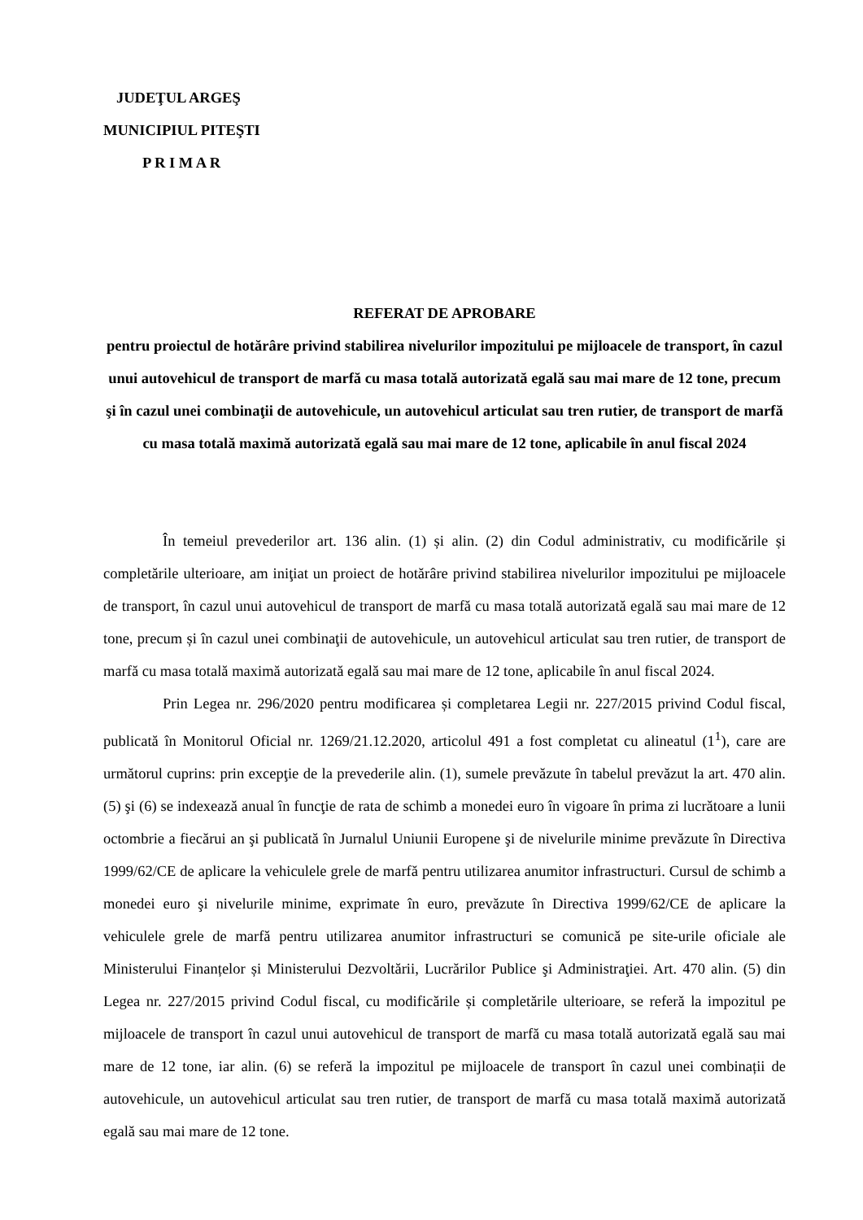JUDEŢUL ARGEŞ
MUNICIPIUL PITEŞTI
P R I M A R
REFERAT DE APROBARE
pentru proiectul de hotărâre privind stabilirea nivelurilor impozitului pe mijloacele de transport, în cazul unui autovehicul de transport de marfă cu masa totală autorizată egală sau mai mare de 12 tone, precum şi în cazul unei combinaţii de autovehicule, un autovehicul articulat sau tren rutier, de transport de marfă cu masa totală maximă autorizată egală sau mai mare de 12 tone, aplicabile în anul fiscal 2024
În temeiul prevederilor art. 136 alin. (1) și alin. (2) din Codul administrativ, cu modificările și completările ulterioare, am iniţiat un proiect de hotărâre privind stabilirea nivelurilor impozitului pe mijloacele de transport, în cazul unui autovehicul de transport de marfă cu masa totală autorizată egală sau mai mare de 12 tone, precum și în cazul unei combinaţii de autovehicule, un autovehicul articulat sau tren rutier, de transport de marfă cu masa totală maximă autorizată egală sau mai mare de 12 tone, aplicabile în anul fiscal 2024.
Prin Legea nr. 296/2020 pentru modificarea și completarea Legii nr. 227/2015 privind Codul fiscal, publicată în Monitorul Oficial nr. 1269/21.12.2020, articolul 491 a fost completat cu alineatul (1<sup>1</sup>), care are următorul cuprins: prin excepţie de la prevederile alin. (1), sumele prevăzute în tabelul prevăzut la art. 470 alin. (5) şi (6) se indexează anual în funcţie de rata de schimb a monedei euro în vigoare în prima zi lucrătoare a lunii octombrie a fiecărui an şi publicată în Jurnalul Uniunii Europene şi de nivelurile minime prevăzute în Directiva 1999/62/CE de aplicare la vehiculele grele de marfă pentru utilizarea anumitor infrastructuri. Cursul de schimb a monedei euro şi nivelurile minime, exprimate în euro, prevăzute în Directiva 1999/62/CE de aplicare la vehiculele grele de marfă pentru utilizarea anumitor infrastructuri se comunică pe site-urile oficiale ale Ministerului Finanțelor și Ministerului Dezvoltării, Lucrărilor Publice şi Administraţiei. Art. 470 alin. (5) din Legea nr. 227/2015 privind Codul fiscal, cu modificările și completările ulterioare, se referă la impozitul pe mijloacele de transport în cazul unui autovehicul de transport de marfă cu masa totală autorizată egală sau mai mare de 12 tone, iar alin. (6) se referă la impozitul pe mijloacele de transport în cazul unei combinații de autovehicule, un autovehicul articulat sau tren rutier, de transport de marfă cu masa totală maximă autorizată egală sau mai mare de 12 tone.